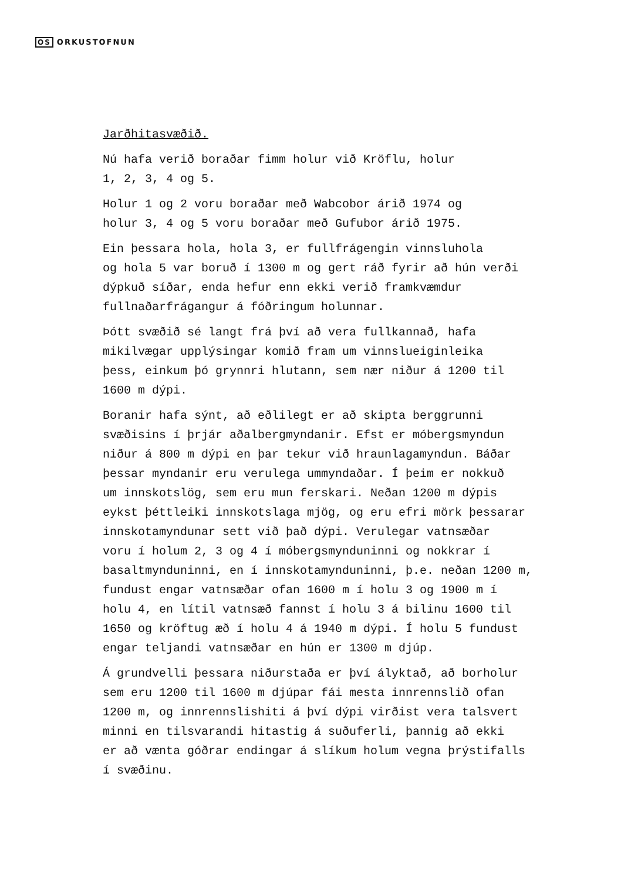OS ORKUSTOFNUN
Jarðhitasvæðið.
Nú hafa verið boraðar fimm holur við Kröflu, holur
1, 2, 3, 4 og 5.
Holur 1 og 2 voru boraðar með Wabcobor árið 1974 og
holur 3, 4 og 5 voru boraðar með Gufubor árið 1975.
Ein þessara hola, hola 3, er fullfrágengin vinnsluhola
og hola 5 var boruð í 1300 m og gert ráð fyrir að hún verði
dýpkuð síðar, enda hefur enn ekki verið framkvæmdur
fullnaðarfrágangur á fóðringum holunnar.
Þótt svæðið sé langt frá því að vera fullkannað, hafa
mikilvægar upplýsingar komið fram um vinnslueiginleika
þess, einkum þó grynnri hlutann, sem nær niður á 1200 til
1600 m dýpi.
Boranir hafa sýnt, að eðlilegt er að skipta berggrunni
svæðisins í þrjár aðalbergmyndanir. Efst er móbergsmyndun
niður á 800 m dýpi en þar tekur við hraunlagamyndun. Báðar
þessar myndanir eru verulega ummyndaðar. Í þeim er nokkuð
um innskotslög, sem eru mun ferskari. Neðan 1200 m dýpis
eykst þéttleiki innskotslaga mjög, og eru efri mörk þessarar
innskotamyndunar sett við það dýpi. Verulegar vatnsæðar
voru í holum 2, 3 og 4 í móbergsmynduninni og nokkrar í
basaltmynduninni, en í innskotamynduninni, þ.e. neðan 1200 m,
fundust engar vatnsæðar ofan 1600 m í holu 3 og 1900 m í
holu 4, en lítil vatnsæð fannst í holu 3 á bilinu 1600 til
1650 og kröftug æð í holu 4 á 1940 m dýpi. Í holu 5 fundust
engar teljandi vatnsæðar en hún er 1300 m djúp.
Á grundvelli þessara niðurstaða er því ályktað, að borholur
sem eru 1200 til 1600 m djúpar fái mesta innrennslið ofan
1200 m, og innrennslishiti á því dýpi virðist vera talsvert
minni en tilsvarandi hitastig á suðuferli, þannig að ekki
er að vænta góðrar endingar á slíkum holum vegna þrýstifalls
í svæðinu.